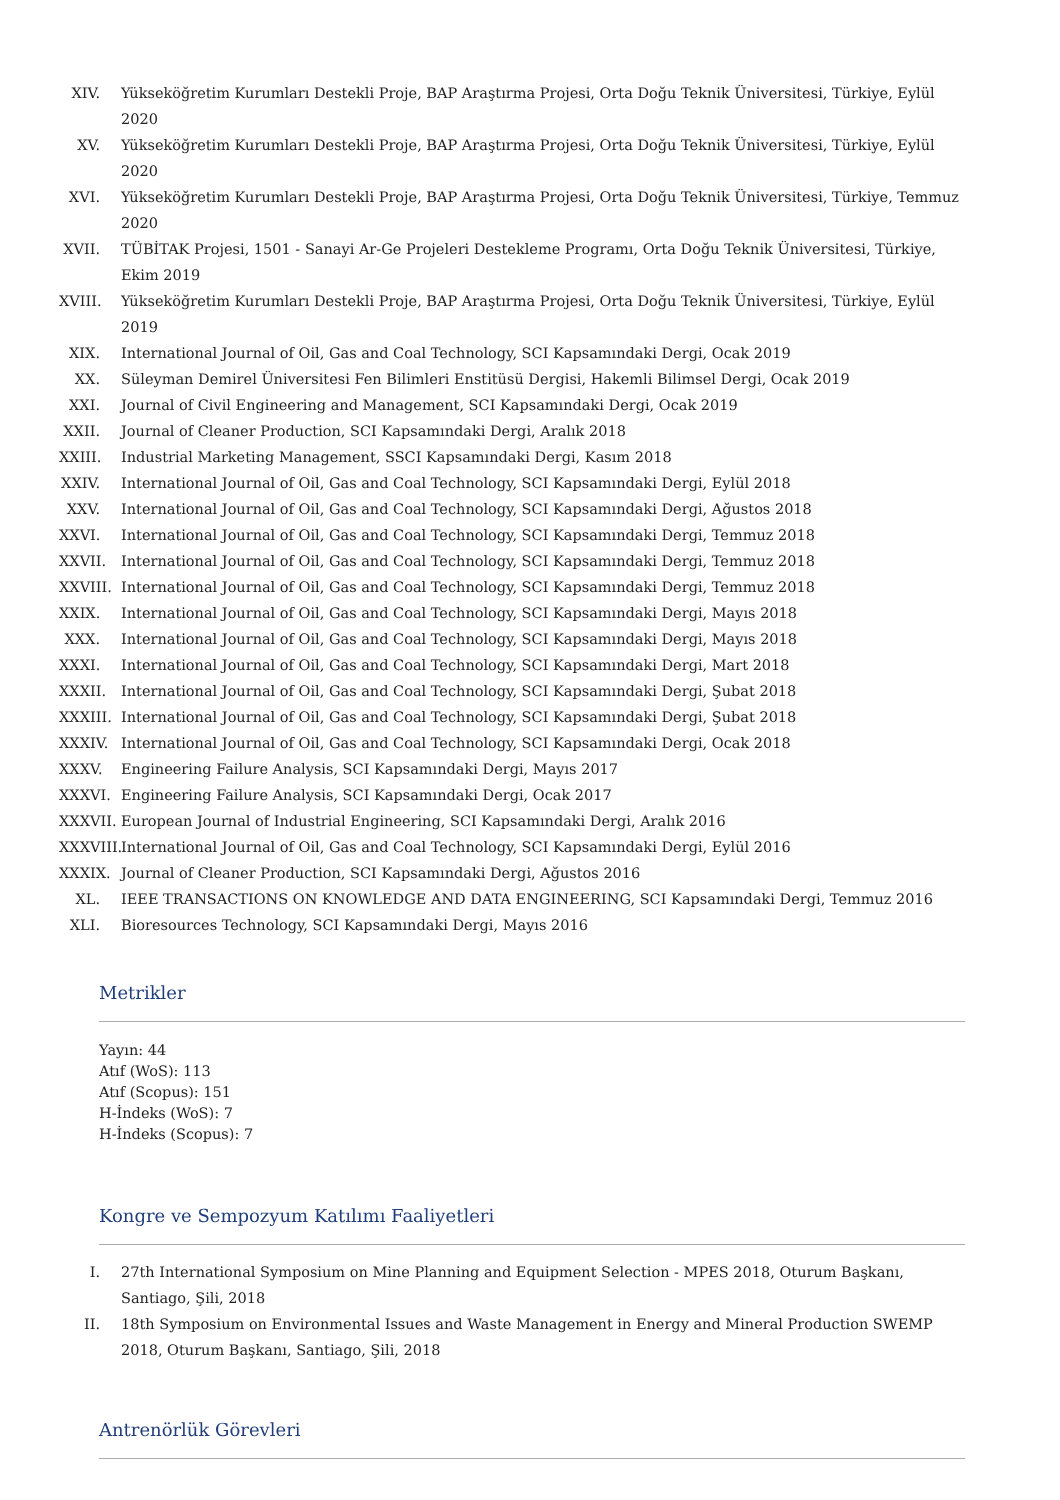XIV. Yükseköğretim Kurumları Destekli Proje, BAP Araştırma Projesi, Orta Doğu Teknik Üniversitesi, Türkiye, Eylül 2020
XV. Yükseköğretim Kurumları Destekli Proje, BAP Araştırma Projesi, Orta Doğu Teknik Üniversitesi, Türkiye, Eylül 2020
XVI. Yükseköğretim Kurumları Destekli Proje, BAP Araştırma Projesi, Orta Doğu Teknik Üniversitesi, Türkiye, Temmuz 2020
XVII. TÜBİTAK Projesi, 1501 - Sanayi Ar-Ge Projeleri Destekleme Programı, Orta Doğu Teknik Üniversitesi, Türkiye, Ekim 2019
XVIII. Yükseköğretim Kurumları Destekli Proje, BAP Araştırma Projesi, Orta Doğu Teknik Üniversitesi, Türkiye, Eylül 2019
XIX. International Journal of Oil, Gas and Coal Technology, SCI Kapsamındaki Dergi, Ocak 2019
XX. Süleyman Demirel Üniversitesi Fen Bilimleri Enstitüsü Dergisi, Hakemli Bilimsel Dergi, Ocak 2019
XXI. Journal of Civil Engineering and Management, SCI Kapsamındaki Dergi, Ocak 2019
XXII. Journal of Cleaner Production, SCI Kapsamındaki Dergi, Aralık 2018
XXIII. Industrial Marketing Management, SSCI Kapsamındaki Dergi, Kasım 2018
XXIV. International Journal of Oil, Gas and Coal Technology, SCI Kapsamındaki Dergi, Eylül 2018
XXV. International Journal of Oil, Gas and Coal Technology, SCI Kapsamındaki Dergi, Ağustos 2018
XXVI. International Journal of Oil, Gas and Coal Technology, SCI Kapsamındaki Dergi, Temmuz 2018
XXVII. International Journal of Oil, Gas and Coal Technology, SCI Kapsamındaki Dergi, Temmuz 2018
XXVIII. International Journal of Oil, Gas and Coal Technology, SCI Kapsamındaki Dergi, Temmuz 2018
XXIX. International Journal of Oil, Gas and Coal Technology, SCI Kapsamındaki Dergi, Mayıs 2018
XXX. International Journal of Oil, Gas and Coal Technology, SCI Kapsamındaki Dergi, Mayıs 2018
XXXI. International Journal of Oil, Gas and Coal Technology, SCI Kapsamındaki Dergi, Mart 2018
XXXII. International Journal of Oil, Gas and Coal Technology, SCI Kapsamındaki Dergi, Şubat 2018
XXXIII. International Journal of Oil, Gas and Coal Technology, SCI Kapsamındaki Dergi, Şubat 2018
XXXIV. International Journal of Oil, Gas and Coal Technology, SCI Kapsamındaki Dergi, Ocak 2018
XXXV. Engineering Failure Analysis, SCI Kapsamındaki Dergi, Mayıs 2017
XXXVI. Engineering Failure Analysis, SCI Kapsamındaki Dergi, Ocak 2017
XXXVII. European Journal of Industrial Engineering, SCI Kapsamındaki Dergi, Aralık 2016
XXXVIII. International Journal of Oil, Gas and Coal Technology, SCI Kapsamındaki Dergi, Eylül 2016
XXXIX. Journal of Cleaner Production, SCI Kapsamındaki Dergi, Ağustos 2016
XL. IEEE TRANSACTIONS ON KNOWLEDGE AND DATA ENGINEERING, SCI Kapsamındaki Dergi, Temmuz 2016
XLI. Bioresources Technology, SCI Kapsamındaki Dergi, Mayıs 2016
Metrikler
Yayın: 44
Atıf (WoS): 113
Atıf (Scopus): 151
H-İndeks (WoS): 7
H-İndeks (Scopus): 7
Kongre ve Sempozyum Katılımı Faaliyetleri
I. 27th International Symposium on Mine Planning and Equipment Selection - MPES 2018, Oturum Başkanı, Santiago, Şili, 2018
II. 18th Symposium on Environmental Issues and Waste Management in Energy and Mineral Production SWEMP 2018, Oturum Başkanı, Santiago, Şili, 2018
Antrenörlük Görevleri